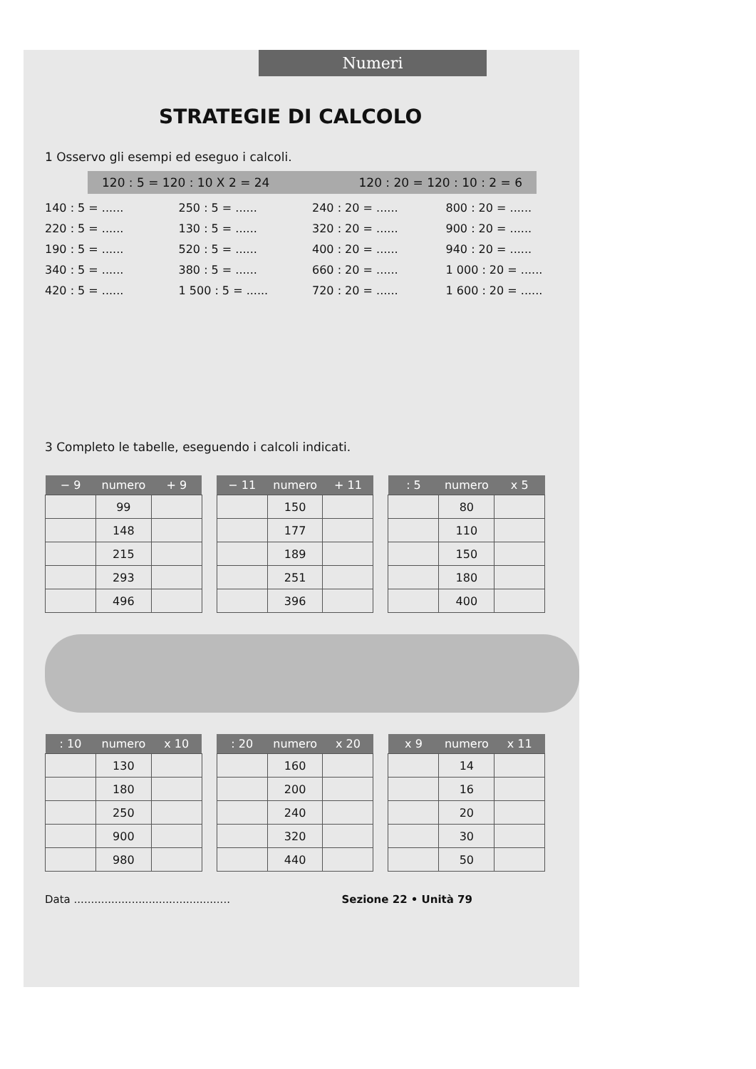Numeri
STRATEGIE DI CALCOLO
1 Osservo gli esempi ed eseguo i calcoli.
120 : 5 = 120 : 10 X 2 = 24 120 : 20 = 120 : 10 : 2 = 6
140 : 5 = ...... 250 : 5 = ...... 240 : 20 = ...... 800 : 20 = ...... 220 : 5 = ...... 130 : 5 = ...... 320 : 20 = ...... 900 : 20 = ...... 190 : 5 = ...... 520 : 5 = ...... 400 : 20 = ...... 940 : 20 = ...... 340 : 5 = ...... 380 : 5 = ...... 660 : 20 = ...... 1 000 : 20 = ...... 420 : 5 = ...... 1 500 : 5 = ...... 720 : 20 = ...... 1 600 : 20 = ......
3 Completo le tabelle, eseguendo i calcoli indicati.
| − 9 | numero | + 9 |
| --- | --- | --- |
| | 99 | |
| | 148 | |
| | 215 | |
| | 293 | |
| | 496 | |
| − 11 | numero | + 11 |
| --- | --- | --- |
| | 150 | |
| | 177 | |
| | 189 | |
| | 251 | |
| | 396 | |
| : 5 | numero | x 5 |
| --- | --- | --- |
| | 80 | |
| | 110 | |
| | 150 | |
| | 180 | |
| | 400 | |
| : 10 | numero | x 10 |
| --- | --- | --- |
| | 130 | |
| | 180 | |
| | 250 | |
| | 900 | |
| | 980 | |
| : 20 | numero | x 20 |
| --- | --- | --- |
| | 160 | |
| | 200 | |
| | 240 | |
| | 320 | |
| | 440 | |
| x 9 | numero | x 11 |
| --- | --- | --- |
| | 14 | |
| | 16 | |
| | 20 | |
| | 30 | |
| | 50 | |
Data .............................................. Sezione 22 • Unità 79